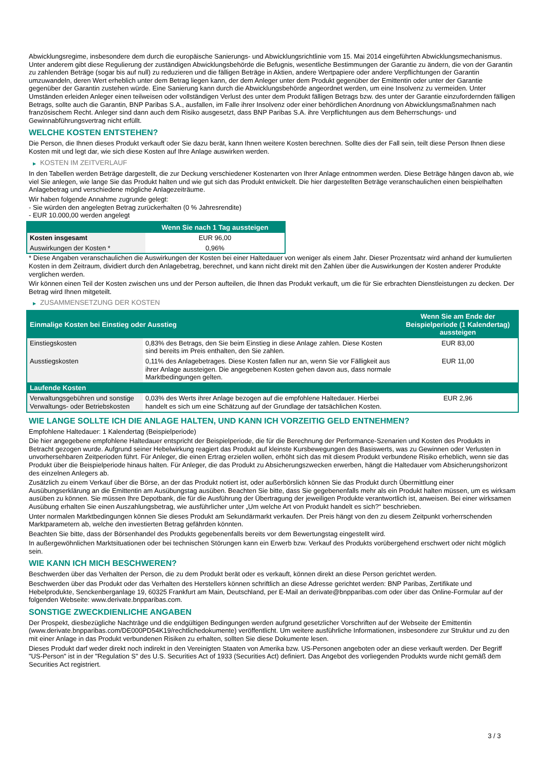Abwicklungsregime, insbesondere dem durch die europäische Sanierungs- und Abwicklungsrichtlinie vom 15. Mai 2014 eingeführten Abwicklungsmechanismus. Unter anderem gibt diese Regulierung der zuständigen Abwicklungsbehörde die Befugnis, wesentliche Bestimmungen der Garantie zu ändern, die von der Garantin zu zahlenden Beträge (sogar bis auf null) zu reduzieren und die fälligen Beträge in Aktien, andere Wertpapiere oder andere Verpflichtungen der Garantin umzuwandeln, deren Wert erheblich unter dem Betrag liegen kann, der dem Anleger unter dem Produkt gegenüber der Emittentin oder unter der Garantie gegenüber der Garantin zustehen würde. Eine Sanierung kann durch die Abwicklungsbehörde angeordnet werden, um eine Insolvenz zu vermeiden. Unter Umständen erleiden Anleger einen teilweisen oder vollständigen Verlust des unter dem Produkt fälligen Betrags bzw. des unter der Garantie einzufordernden fälligen Betrags, sollte auch die Garantin, BNP Paribas S.A., ausfallen, im Falle ihrer Insolvenz oder einer behördlichen Anordnung von Abwicklungsmaßnahmen nach französischem Recht. Anleger sind dann auch dem Risiko ausgesetzt, dass BNP Paribas S.A. ihre Verpflichtungen aus dem Beherrschungs- und Gewinnabführungsvertrag nicht erfüllt.
WELCHE KOSTEN ENTSTEHEN?
Die Person, die Ihnen dieses Produkt verkauft oder Sie dazu berät, kann Ihnen weitere Kosten berechnen. Sollte dies der Fall sein, teilt diese Person Ihnen diese Kosten mit und legt dar, wie sich diese Kosten auf Ihre Anlage auswirken werden.
▶ KOSTEN IM ZEITVERLAUF
In den Tabellen werden Beträge dargestellt, die zur Deckung verschiedener Kostenarten von Ihrer Anlage entnommen werden. Diese Beträge hängen davon ab, wie viel Sie anlegen, wie lange Sie das Produkt halten und wie gut sich das Produkt entwickelt. Die hier dargestellten Beträge veranschaulichen einen beispielhaften Anlagebetrag und verschiedene mögliche Anlagezeiträume.
Wir haben folgende Annahme zugrunde gelegt:
- Sie würden den angelegten Betrag zurückerhalten (0 % Jahresrendite)
- EUR 10.000,00 werden angelegt
| | Wenn Sie nach 1 Tag aussteigen |
| --- | --- |
| Kosten insgesamt | EUR 96,00 |
| Auswirkungen der Kosten * | 0,96% |
* Diese Angaben veranschaulichen die Auswirkungen der Kosten bei einer Haltedauer von weniger als einem Jahr. Dieser Prozentsatz wird anhand der kumulierten Kosten in dem Zeitraum, dividiert durch den Anlagebetrag, berechnet, und kann nicht direkt mit den Zahlen über die Auswirkungen der Kosten anderer Produkte verglichen werden.
Wir können einen Teil der Kosten zwischen uns und der Person aufteilen, die Ihnen das Produkt verkauft, um die für Sie erbrachten Dienstleistungen zu decken. Der Betrag wird Ihnen mitgeteilt.
▶ ZUSAMMENSETZUNG DER KOSTEN
| Einmalige Kosten bei Einstieg oder Ausstieg | | Wenn Sie am Ende der Beispielperiode (1 Kalendertag) aussteigen |
| --- | --- | --- |
| Einstiegskosten | 0,83% des Betrags, den Sie beim Einstieg in diese Anlage zahlen. Diese Kosten sind bereits im Preis enthalten, den Sie zahlen. | EUR 83,00 |
| Ausstiegskosten | 0,11% des Anlagebetrages. Diese Kosten fallen nur an, wenn Sie vor Fälligkeit aus ihrer Anlage aussteigen. Die angegebenen Kosten gehen davon aus, dass normale Marktbedingungen gelten. | EUR 11,00 |
| Laufende Kosten | | |
| Verwaltungsgebühren und sonstige Verwaltungs- oder Betriebskosten | 0,03% des Werts ihrer Anlage bezogen auf die empfohlene Haltedauer. Hierbei handelt es sich um eine Schätzung auf der Grundlage der tatsächlichen Kosten. | EUR 2,96 |
WIE LANGE SOLLTE ICH DIE ANLAGE HALTEN, UND KANN ICH VORZEITIG GELD ENTNEHMEN?
Empfohlene Haltedauer: 1 Kalendertag (Beispielperiode)
Die hier angegebene empfohlene Haltedauer entspricht der Beispielperiode, die für die Berechnung der Performance-Szenarien und Kosten des Produkts in Betracht gezogen wurde. Aufgrund seiner Hebelwirkung reagiert das Produkt auf kleinste Kursbewegungen des Basiswerts, was zu Gewinnen oder Verlusten in unvorhersehbaren Zeitperioden führt. Für Anleger, die einen Ertrag erzielen wollen, erhöht sich das mit diesem Produkt verbundene Risiko erheblich, wenn sie das Produkt über die Beispielperiode hinaus halten. Für Anleger, die das Produkt zu Absicherungszwecken erwerben, hängt die Haltedauer vom Absicherungshorizont des einzelnen Anlegers ab.
Zusätzlich zu einem Verkauf über die Börse, an der das Produkt notiert ist, oder außerbörslich können Sie das Produkt durch Übermittlung einer Ausübungserklärung an die Emittentin am Ausübungstag ausüben. Beachten Sie bitte, dass Sie gegebenenfalls mehr als ein Produkt halten müssen, um es wirksam ausüben zu können. Sie müssen Ihre Depotbank, die für die Ausführung der Übertragung der jeweiligen Produkte verantwortlich ist, anweisen. Bei einer wirksamen Ausübung erhalten Sie einen Auszahlungsbetrag, wie ausführlicher unter „Um welche Art von Produkt handelt es sich?“ beschrieben.
Unter normalen Marktbedingungen können Sie dieses Produkt am Sekundärmarkt verkaufen. Der Preis hängt von den zu diesem Zeitpunkt vorherrschenden Marktparametern ab, welche den investierten Betrag gefährden könnten.
Beachten Sie bitte, dass der Börsenhandel des Produkts gegebenenfalls bereits vor dem Bewertungstag eingestellt wird.
In außergewöhnlichen Marktsituationen oder bei technischen Störungen kann ein Erwerb bzw. Verkauf des Produkts vorübergehend erschwert oder nicht möglich sein.
WIE KANN ICH MICH BESCHWEREN?
Beschwerden über das Verhalten der Person, die zu dem Produkt berät oder es verkauft, können direkt an diese Person gerichtet werden.
Beschwerden über das Produkt oder das Verhalten des Herstellers können schriftlich an diese Adresse gerichtet werden: BNP Paribas, Zertifikate und Hebelprodukte, Senckenberganlage 19, 60325 Frankfurt am Main, Deutschland, per E-Mail an derivate@bnpparibas.com oder über das Online-Formular auf der folgenden Webseite: www.derivate.bnpparibas.com.
SONSTIGE ZWECKDIENLICHE ANGABEN
Der Prospekt, diesbezügliche Nachträge und die endgültigen Bedingungen werden aufgrund gesetzlicher Vorschriften auf der Webseite der Emittentin (www.derivate.bnpparibas.com/DE000PD54K19/rechtlichedokumente) veröffentlicht. Um weitere ausführliche Informationen, insbesondere zur Struktur und zu den mit einer Anlage in das Produkt verbundenen Risiken zu erhalten, sollten Sie diese Dokumente lesen.
Dieses Produkt darf weder direkt noch indirekt in den Vereinigten Staaten von Amerika bzw. US-Personen angeboten oder an diese verkauft werden. Der Begriff "US-Person" ist in der "Regulation S" des U.S. Securities Act of 1933 (Securities Act) definiert. Das Angebot des vorliegenden Produkts wurde nicht gemäß dem Securities Act registriert.
3 / 3